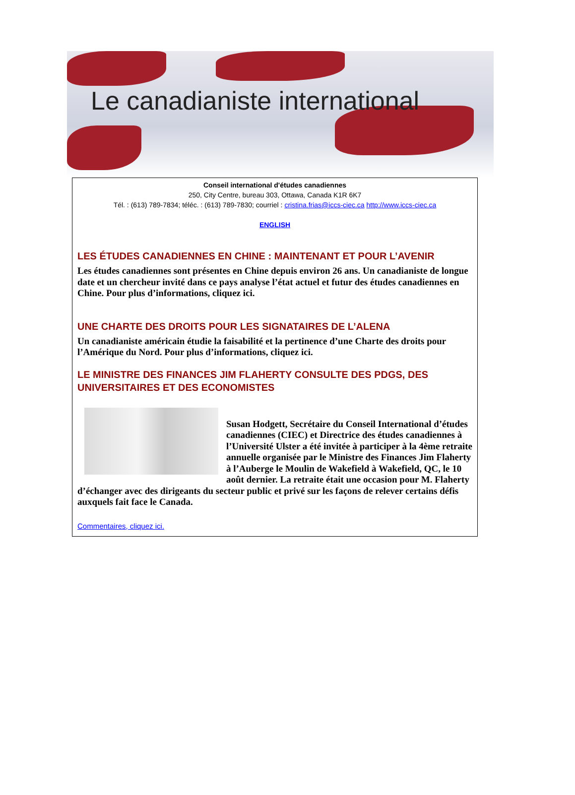Le canadianiste international
Conseil international d'études canadiennes
250, City Centre, bureau 303, Ottawa, Canada K1R 6K7
Tél. : (613) 789-7834; téléc. : (613) 789-7830; courriel : cristina.frias@iccs-ciec.ca http://www.iccs-ciec.ca
ENGLISH
LES ÉTUDES CANADIENNES EN CHINE : MAINTENANT ET POUR L’AVENIR
Les études canadiennes sont présentes en Chine depuis environ 26 ans. Un canadianiste de longue date et un chercheur invité dans ce pays analyse l’état actuel et futur des études canadiennes en Chine. Pour plus d’informations, cliquez ici.
UNE CHARTE DES DROITS POUR LES SIGNATAIRES DE L’ALENA
Un canadianiste américain étudie la faisabilité et la pertinence d’une Charte des droits pour l’Amérique du Nord. Pour plus d’informations, cliquez ici.
LE MINISTRE DES FINANCES JIM FLAHERTY CONSULTE DES PDGS, DES UNIVERSITAIRES ET DES ECONOMISTES
Susan Hodgett, Secrétaire du Conseil International d’études canadiennes (CIEC) et Directrice des études canadiennes à l’Université Ulster a été invitée à participer à la 4ème retraite annuelle organisée par le Ministre des Finances Jim Flaherty à l’Auberge le Moulin de Wakefield à Wakefield, QC, le 10 août dernier. La retraite était une occasion pour M. Flaherty d’échanger avec des dirigeants du secteur public et privé sur les façons de relever certains défis auxquels fait face le Canada.
Commentaires, cliquez ici.